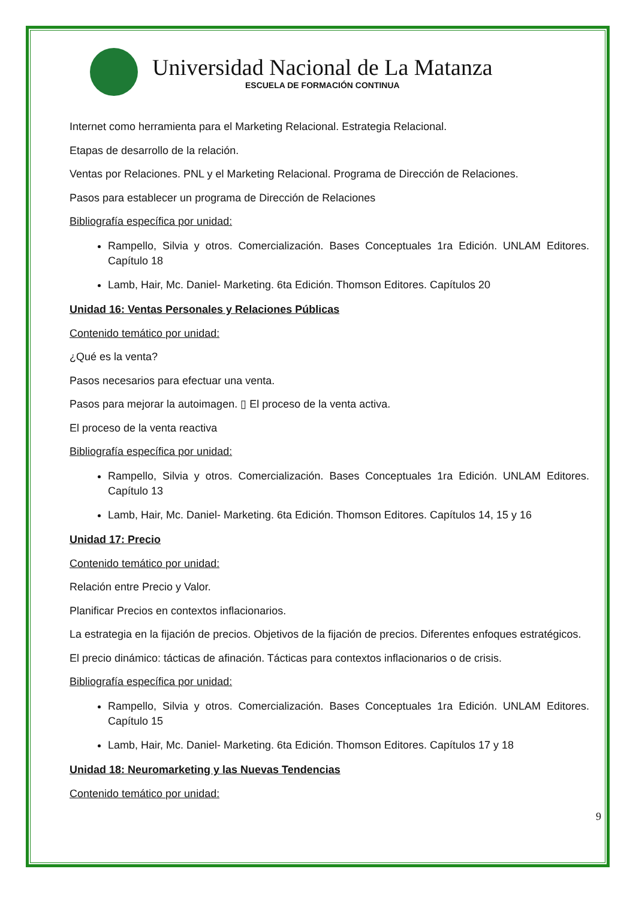Universidad Nacional de La Matanza
ESCUELA DE FORMACIÓN CONTINUA
Internet como herramienta para el Marketing Relacional. Estrategia Relacional.
Etapas de desarrollo de la relación.
Ventas por Relaciones. PNL y el Marketing Relacional. Programa de Dirección de Relaciones.
Pasos para establecer un programa de Dirección de Relaciones
Bibliografía específica por unidad:
Rampello, Silvia y otros. Comercialización. Bases Conceptuales 1ra Edición. UNLAM Editores. Capítulo 18
Lamb, Hair, Mc. Daniel- Marketing. 6ta Edición. Thomson Editores. Capítulos 20
Unidad 16: Ventas Personales y Relaciones Públicas
Contenido temático por unidad:
¿Qué es la venta?
Pasos necesarios para efectuar una venta.
Pasos para mejorar la autoimagen. ▯ El proceso de la venta activa.
El proceso de la venta reactiva
Bibliografía específica por unidad:
Rampello, Silvia y otros. Comercialización. Bases Conceptuales 1ra Edición. UNLAM Editores. Capítulo 13
Lamb, Hair, Mc. Daniel- Marketing. 6ta Edición. Thomson Editores. Capítulos 14, 15 y 16
Unidad 17: Precio
Contenido temático por unidad:
Relación entre Precio y Valor.
Planificar Precios en contextos inflacionarios.
La estrategia en la fijación de precios. Objetivos de la fijación de precios. Diferentes enfoques estratégicos.
El precio dinámico: tácticas de afinación. Tácticas para contextos inflacionarios o de crisis.
Bibliografía específica por unidad:
Rampello, Silvia y otros. Comercialización. Bases Conceptuales 1ra Edición. UNLAM Editores. Capítulo 15
Lamb, Hair, Mc. Daniel- Marketing. 6ta Edición. Thomson Editores. Capítulos 17 y 18
Unidad 18: Neuromarketing y las Nuevas Tendencias
Contenido temático por unidad:
9